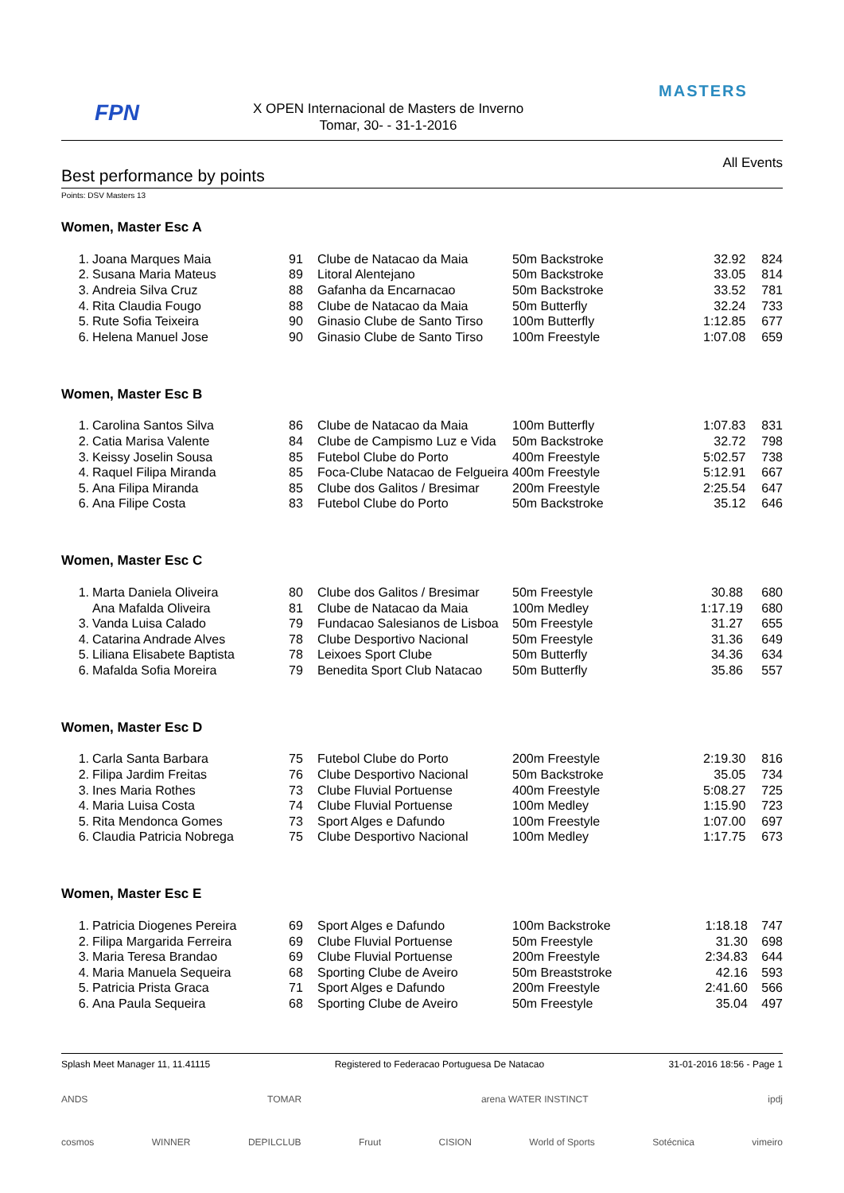FPN
X OPEN Internacional de Masters de Inverno
Tomar, 30- - 31-1-2016
MASTERS
Best performance by points
All Events
Points: DSV Masters 13
Women, Master Esc A
| 1. | Joana Marques Maia | 91 | Clube de Natacao da Maia | 50m Backstroke | 32.92 | 824 |
| 2. | Susana Maria Mateus | 89 | Litoral Alentejano | 50m Backstroke | 33.05 | 814 |
| 3. | Andreia Silva Cruz | 88 | Gafanha da Encarnacao | 50m Backstroke | 33.52 | 781 |
| 4. | Rita Claudia Fougo | 88 | Clube de Natacao da Maia | 50m Butterfly | 32.24 | 733 |
| 5. | Rute Sofia Teixeira | 90 | Ginasio Clube de Santo Tirso | 100m Butterfly | 1:12.85 | 677 |
| 6. | Helena Manuel Jose | 90 | Ginasio Clube de Santo Tirso | 100m Freestyle | 1:07.08 | 659 |
Women, Master Esc B
| 1. | Carolina Santos Silva | 86 | Clube de Natacao da Maia | 100m Butterfly | 1:07.83 | 831 |
| 2. | Catia Marisa Valente | 84 | Clube de Campismo Luz e Vida | 50m Backstroke | 32.72 | 798 |
| 3. | Keissy Joselin Sousa | 85 | Futebol Clube do Porto | 400m Freestyle | 5:02.57 | 738 |
| 4. | Raquel Filipa Miranda | 85 | Foca-Clube Natacao de Felgueira | 400m Freestyle | 5:12.91 | 667 |
| 5. | Ana Filipa Miranda | 85 | Clube dos Galitos / Bresimar | 200m Freestyle | 2:25.54 | 647 |
| 6. | Ana Filipe Costa | 83 | Futebol Clube do Porto | 50m Backstroke | 35.12 | 646 |
Women, Master Esc C
| 1. | Marta Daniela Oliveira | 80 | Clube dos Galitos / Bresimar | 50m Freestyle | 30.88 | 680 |
| | Ana Mafalda Oliveira | 81 | Clube de Natacao da Maia | 100m Medley | 1:17.19 | 680 |
| 3. | Vanda Luisa Calado | 79 | Fundacao Salesianos de Lisboa | 50m Freestyle | 31.27 | 655 |
| 4. | Catarina Andrade Alves | 78 | Clube Desportivo Nacional | 50m Freestyle | 31.36 | 649 |
| 5. | Liliana Elisabete Baptista | 78 | Leixoes Sport Clube | 50m Butterfly | 34.36 | 634 |
| 6. | Mafalda Sofia Moreira | 79 | Benedita Sport Club Natacao | 50m Butterfly | 35.86 | 557 |
Women, Master Esc D
| 1. | Carla Santa Barbara | 75 | Futebol Clube do Porto | 200m Freestyle | 2:19.30 | 816 |
| 2. | Filipa Jardim Freitas | 76 | Clube Desportivo Nacional | 50m Backstroke | 35.05 | 734 |
| 3. | Ines Maria Rothes | 73 | Clube Fluvial Portuense | 400m Freestyle | 5:08.27 | 725 |
| 4. | Maria Luisa Costa | 74 | Clube Fluvial Portuense | 100m Medley | 1:15.90 | 723 |
| 5. | Rita Mendonca Gomes | 73 | Sport Alges e Dafundo | 100m Freestyle | 1:07.00 | 697 |
| 6. | Claudia Patricia Nobrega | 75 | Clube Desportivo Nacional | 100m Medley | 1:17.75 | 673 |
Women, Master Esc E
| 1. | Patricia Diogenes Pereira | 69 | Sport Alges e Dafundo | 100m Backstroke | 1:18.18 | 747 |
| 2. | Filipa Margarida Ferreira | 69 | Clube Fluvial Portuense | 50m Freestyle | 31.30 | 698 |
| 3. | Maria Teresa Brandao | 69 | Clube Fluvial Portuense | 200m Freestyle | 2:34.83 | 644 |
| 4. | Maria Manuela Sequeira | 68 | Sporting Clube de Aveiro | 50m Breaststroke | 42.16 | 593 |
| 5. | Patricia Prista Graca | 71 | Sport Alges e Dafundo | 200m Freestyle | 2:41.60 | 566 |
| 6. | Ana Paula Sequeira | 68 | Sporting Clube de Aveiro | 50m Freestyle | 35.04 | 497 |
Splash Meet Manager 11, 11.41115 Registered to Federacao Portuguesa De Natacao 31-01-2016 18:56 - Page 1
ANDS TOMAR arena WATER INSTINCT ipdj
cosmos WINNER DEPILCLUB Fruut CISION World of Sports Sotécnica vimeiro